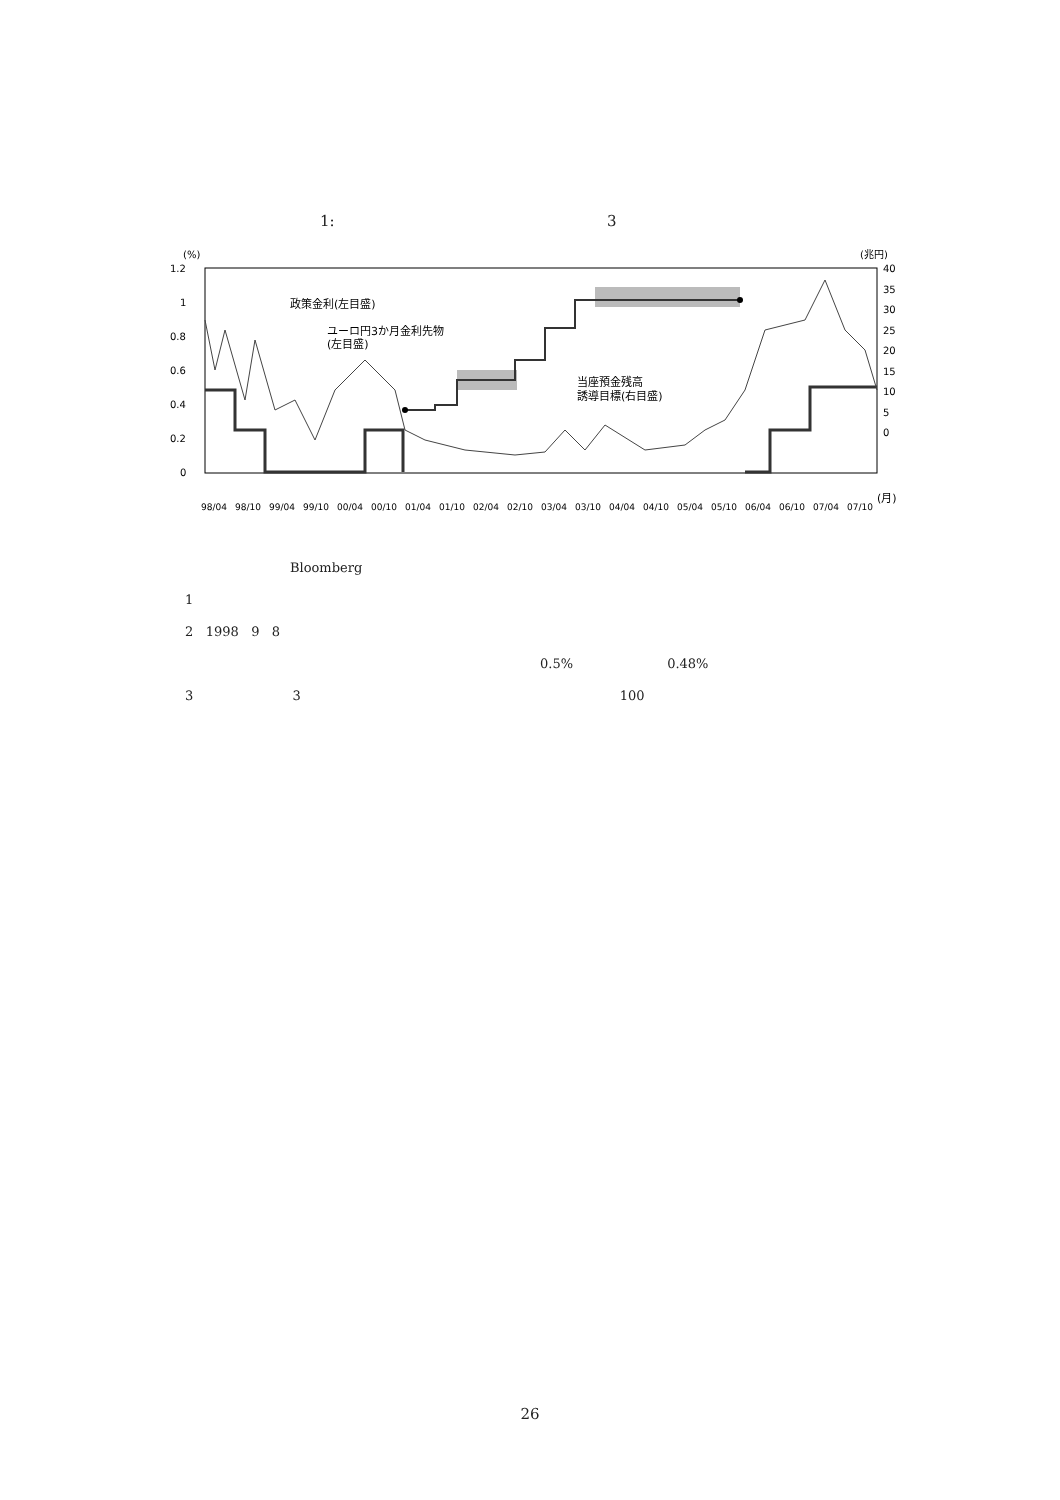1: 3
(%)
(兆円)
1.2
1
0.8
0.6
0.4
0.2
0
40
35
30
25
20
15
10
5
0
政策金利(左目盛)
ユーロ円3か月金利先物
(左目盛)
当座預金残高
誘導目標(右目盛)
98/04
98/10
99/04
99/10
00/04
00/10
01/04
01/10
02/04
02/10
03/04
03/10
04/04
04/10
05/04
05/10
06/04
06/10
07/04
07/10
(月)
Bloomberg
1
2 1998 9 8
0.5% 0.48%
3 3 100
26